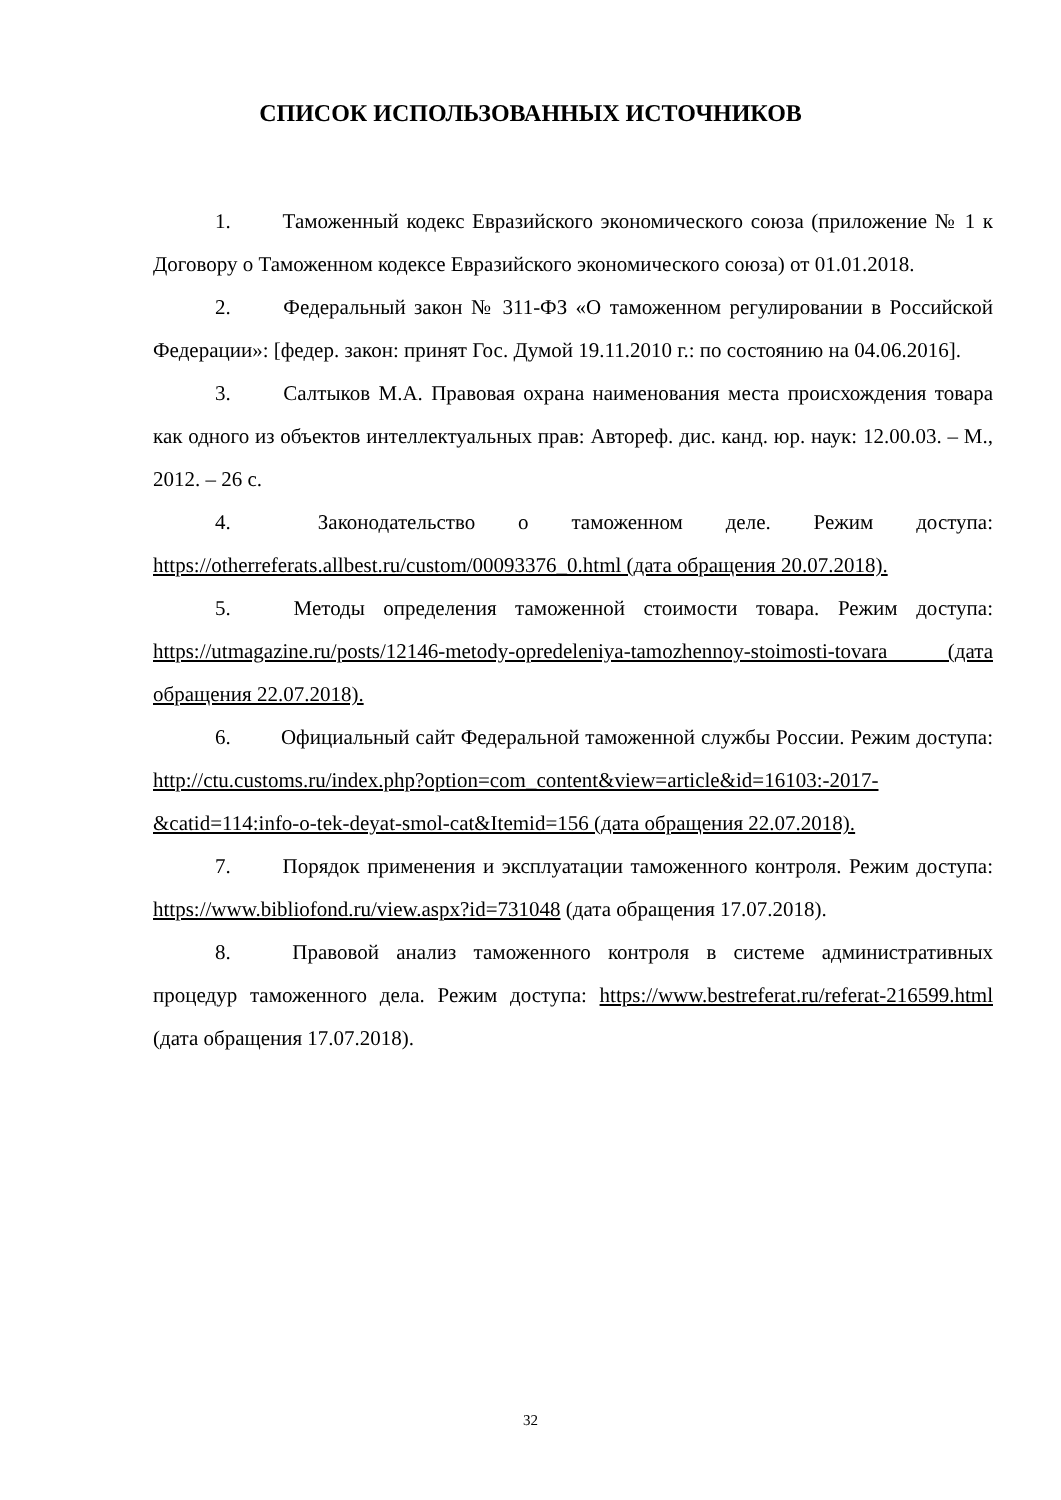СПИСОК ИСПОЛЬЗОВАННЫХ ИСТОЧНИКОВ
1. Таможенный кодекс Евразийского экономического союза (приложение № 1 к Договору о Таможенном кодексе Евразийского экономического союза) от 01.01.2018.
2. Федеральный закон № 311-ФЗ «О таможенном регулировании в Российской Федерации»: [федер. закон: принят Гос. Думой 19.11.2010 г.: по состоянию на 04.06.2016].
3. Салтыков М.А. Правовая охрана наименования места происхождения товара как одного из объектов интеллектуальных прав: Автореф. дис. канд. юр. наук: 12.00.03. – М., 2012. – 26 с.
4. Законодательство о таможенном деле. Режим доступа: https://otherreferats.allbest.ru/custom/00093376_0.html (дата обращения 20.07.2018).
5. Методы определения таможенной стоимости товара. Режим доступа: https://utmagazine.ru/posts/12146-metody-opredeleniya-tamozhennoy-stoimosti-tovara (дата обращения 22.07.2018).
6. Официальный сайт Федеральной таможенной службы России. Режим доступа: http://ctu.customs.ru/index.php?option=com_content&view=article&id=16103:-2017-&catid=114:info-o-tek-deyat-smol-cat&Itemid=156 (дата обращения 22.07.2018).
7. Порядок применения и эксплуатации таможенного контроля. Режим доступа: https://www.bibliofond.ru/view.aspx?id=731048 (дата обращения 17.07.2018).
8. Правовой анализ таможенного контроля в системе административных процедур таможенного дела. Режим доступа: https://www.bestreferat.ru/referat-216599.html (дата обращения 17.07.2018).
32